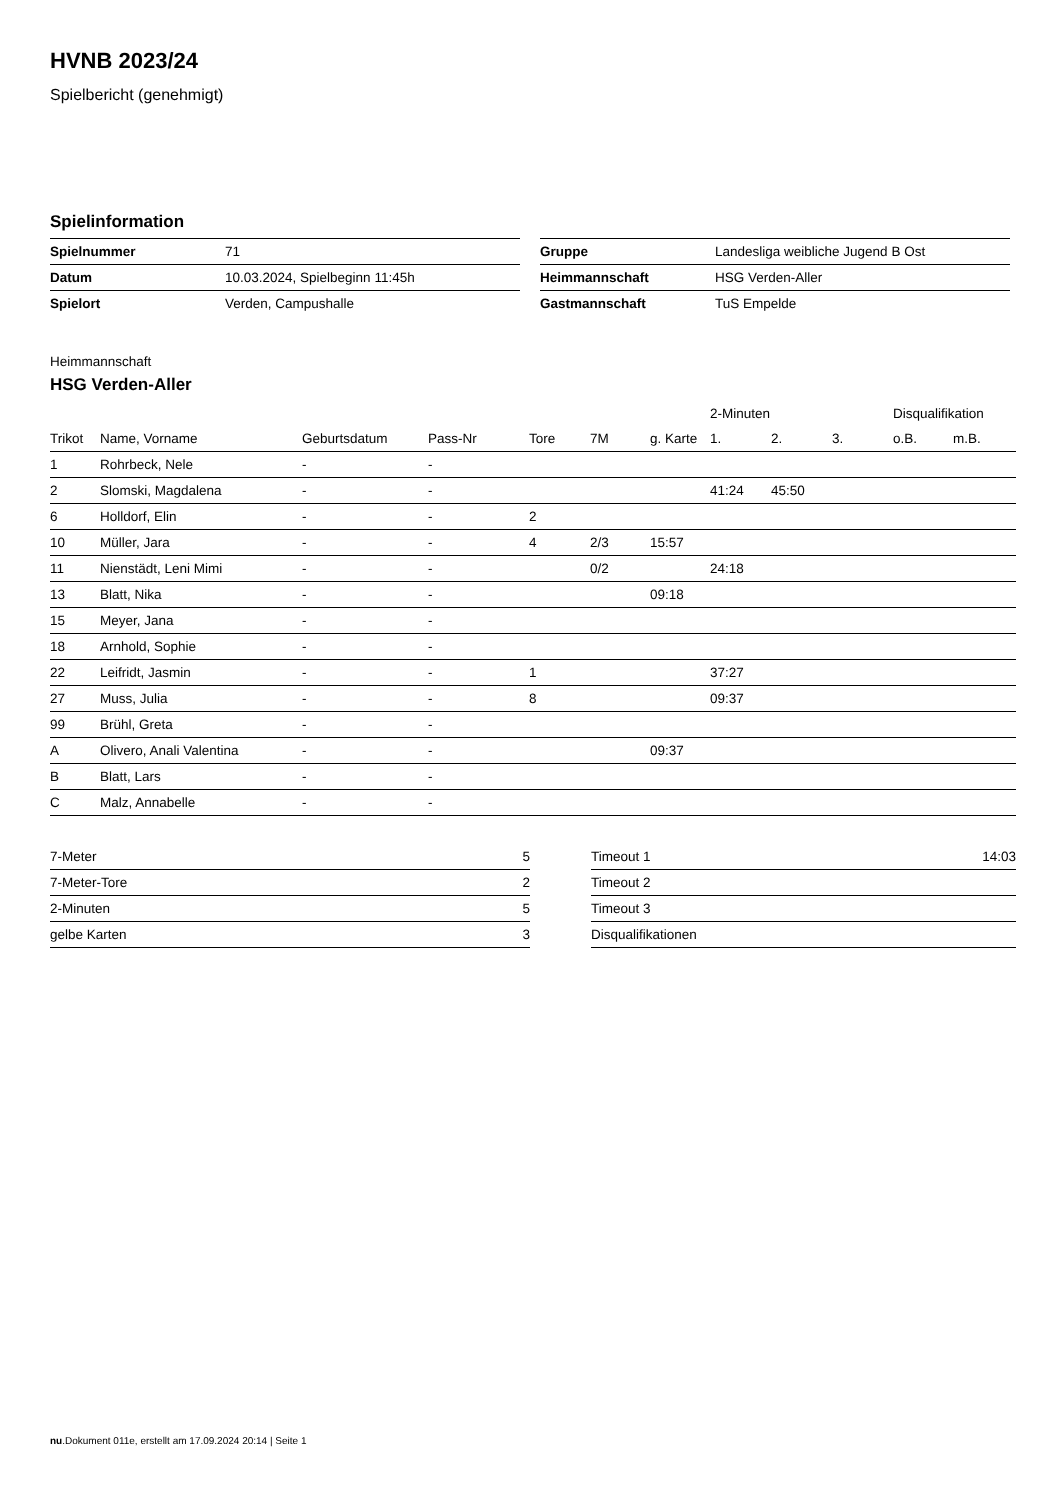HVNB 2023/24
Spielbericht (genehmigt)
Spielinformation
| Spielnummer | 71 |
| Datum | 10.03.2024, Spielbeginn 11:45h |
| Spielort | Verden, Campushalle |
| Gruppe | Landesliga weibliche Jugend B Ost |
| Heimmannschaft | HSG Verden-Aller |
| Gastmannschaft | TuS Empelde |
Heimmannschaft
HSG Verden-Aller
| | | | | | | | 2-Minuten | | | Disqualifikation | |
| --- | --- | --- | --- | --- | --- | --- | --- | --- | --- | --- | --- |
| Trikot | Name, Vorname | Geburtsdatum | Pass-Nr | Tore | 7M | g. Karte | 1. | 2. | 3. | o.B. | m.B. |
| 1 | Rohrbeck, Nele | - | - | | | | | | | | |
| 2 | Slomski, Magdalena | - | - | | | | 41:24 | 45:50 | | | |
| 6 | Holldorf, Elin | - | - | 2 | | | | | | | |
| 10 | Müller, Jara | - | - | 4 | 2/3 | 15:57 | | | | | |
| 11 | Nienstädt, Leni Mimi | - | - | | 0/2 | | 24:18 | | | | |
| 13 | Blatt, Nika | - | - | | | 09:18 | | | | | |
| 15 | Meyer, Jana | - | - | | | | | | | | |
| 18 | Arnhold, Sophie | - | - | | | | | | | | |
| 22 | Leifridt, Jasmin | - | - | 1 | | | 37:27 | | | | |
| 27 | Muss, Julia | - | - | 8 | | | 09:37 | | | | |
| 99 | Brühl, Greta | - | - | | | | | | | | |
| A | Olivero, Anali Valentina | - | - | | | 09:37 | | | | | |
| B | Blatt, Lars | - | - | | | | | | | | |
| C | Malz, Annabelle | - | - | | | | | | | | |
| 7-Meter | 5 |
| 7-Meter-Tore | 2 |
| 2-Minuten | 5 |
| gelbe Karten | 3 |
| Timeout 1 | 14:03 |
| Timeout 2 | |
| Timeout 3 | |
| Disqualifikationen | |
nu.Dokument 011e, erstellt am 17.09.2024 20:14 | Seite 1